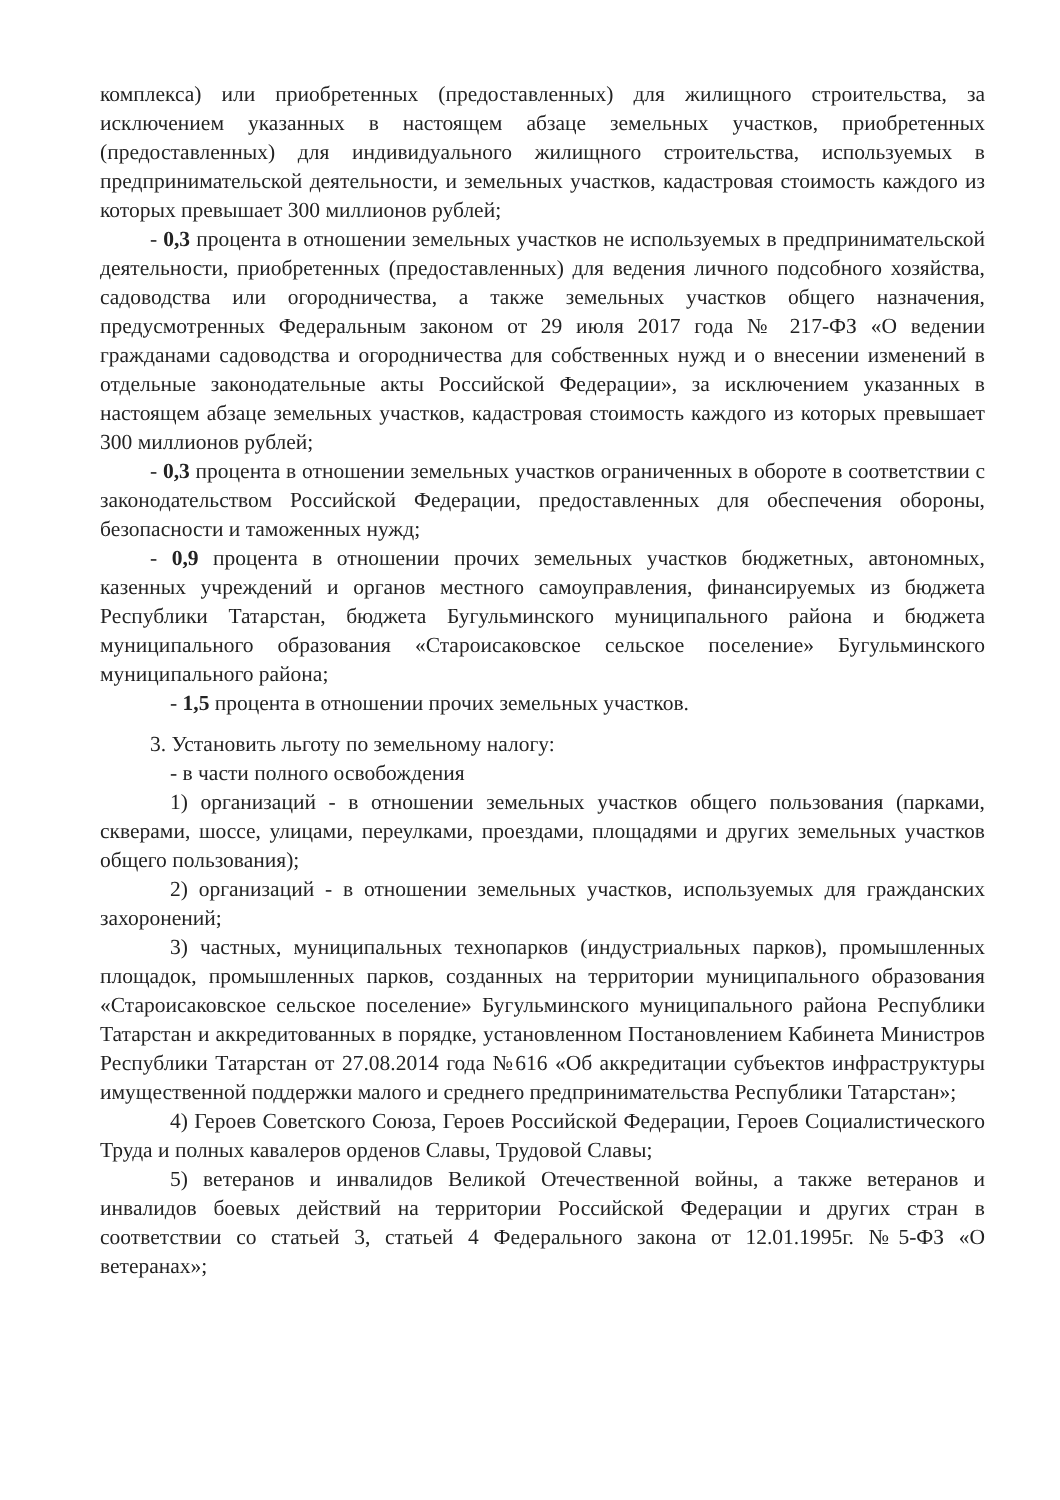комплекса) или приобретенных (предоставленных) для жилищного строительства, за исключением указанных в настоящем абзаце земельных участков, приобретенных (предоставленных) для индивидуального жилищного строительства, используемых в предпринимательской деятельности, и земельных участков, кадастровая стоимость каждого из которых превышает 300 миллионов рублей;
- 0,3 процента в отношении земельных участков не используемых в предпринимательской деятельности, приобретенных (предоставленных) для ведения личного подсобного хозяйства, садоводства или огородничества, а также земельных участков общего назначения, предусмотренных Федеральным законом от 29 июля 2017 года № 217-ФЗ «О ведении гражданами садоводства и огородничества для собственных нужд и о внесении изменений в отдельные законодательные акты Российской Федерации», за исключением указанных в настоящем абзаце земельных участков, кадастровая стоимость каждого из которых превышает 300 миллионов рублей;
- 0,3 процента в отношении земельных участков ограниченных в обороте в соответствии с законодательством Российской Федерации, предоставленных для обеспечения обороны, безопасности и таможенных нужд;
- 0,9 процента в отношении прочих земельных участков бюджетных, автономных, казенных учреждений и органов местного самоуправления, финансируемых из бюджета Республики Татарстан, бюджета Бугульминского муниципального района и бюджета муниципального образования «Староисаковское сельское поселение» Бугульминского муниципального района;
- 1,5 процента в отношении прочих земельных участков.
3. Установить льготу по земельному налогу:
- в части полного освобождения
1) организаций - в отношении земельных участков общего пользования (парками, скверами, шоссе, улицами, переулками, проездами, площадями и других земельных участков общего пользования);
2) организаций - в отношении земельных участков, используемых для гражданских захоронений;
3) частных, муниципальных технопарков (индустриальных парков), промышленных площадок, промышленных парков, созданных на территории муниципального образования «Староисаковское сельское поселение» Бугульминского муниципального района Республики Татарстан и аккредитованных в порядке, установленном Постановлением Кабинета Министров Республики Татарстан от 27.08.2014 года №616 «Об аккредитации субъектов инфраструктуры имущественной поддержки малого и среднего предпринимательства Республики Татарстан»;
4) Героев Советского Союза, Героев Российской Федерации, Героев Социалистического Труда и полных кавалеров орденов Славы, Трудовой Славы;
5) ветеранов и инвалидов Великой Отечественной войны, а также ветеранов и инвалидов боевых действий на территории Российской Федерации и других стран в соответствии со статьей 3, статьей 4 Федерального закона от 12.01.1995г. №5-ФЗ «О ветеранах»;